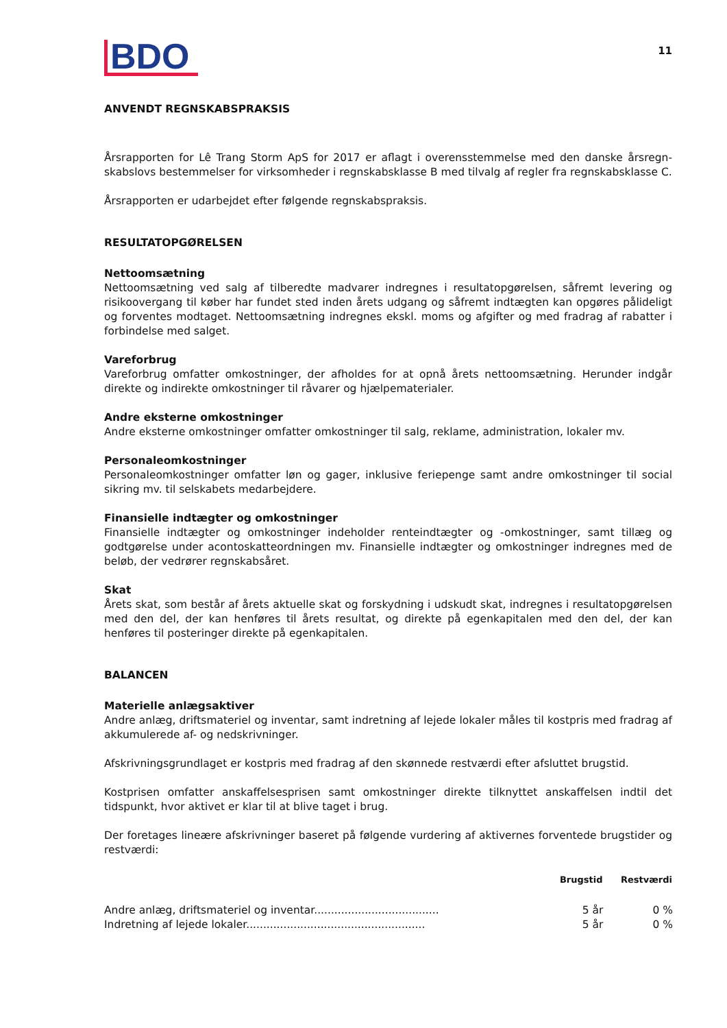BDO
11
ANVENDT REGNSKABSPRAKSIS
Årsrapporten for Lê Trang Storm ApS for 2017 er aflagt i overensstemmelse med den danske årsregn­skabslovs bestemmelser for virksomheder i regnskabsklasse B med tilvalg af regler fra regnskabsklasse C.
Årsrapporten er udarbejdet efter følgende regnskabspraksis.
RESULTATOPGØRELSEN
Nettoomsætning
Nettoomsætning ved salg af tilberedte madvarer indregnes i resultatopgørelsen, såfremt levering og risikoovergang til køber har fundet sted inden årets udgang og såfremt indtægten kan opgøres pålideligt og forventes modtaget. Nettoomsætning indregnes ekskl. moms og afgifter og med fradrag af rabatter i forbindelse med salget.
Vareforbrug
Vareforbrug omfatter omkostninger, der afholdes for at opnå årets nettoomsætning. Herunder indgår direkte og indirekte omkostninger til råvarer og hjælpematerialer.
Andre eksterne omkostninger
Andre eksterne omkostninger omfatter omkostninger til salg, reklame, administration, lokaler mv.
Personaleomkostninger
Personaleomkostninger omfatter løn og gager, inklusive feriepenge samt andre omkostninger til social sikring mv. til selskabets medarbejdere.
Finansielle indtægter og omkostninger
Finansielle indtægter og omkostninger indeholder renteindtægter og -omkostninger, samt tillæg og godtgørelse under acontoskatteordningen mv. Finansielle indtægter og omkostninger indregnes med de beløb, der vedrører regnskabsåret.
Skat
Årets skat, som består af årets aktuelle skat og forskydning i udskudt skat, indregnes i resultatop­gørelsen med den del, der kan henføres til årets resultat, og direkte på egenkapitalen med den del, der kan henføres til posteringer direkte på egenkapitalen.
BALANCEN
Materielle anlægsaktiver
Andre anlæg, driftsmateriel og inventar, samt indretning af lejede lokaler måles til kostpris med fradrag af akkumulerede af- og nedskrivninger.
Afskrivningsgrundlaget er kostpris med fradrag af den skønnede restværdi efter afsluttet brugstid.
Kostprisen omfatter anskaffelsesprisen samt omkostninger direkte tilknyttet anskaffelsen indtil det tidspunkt, hvor aktivet er klar til at blive taget i brug.
Der foretages lineære afskrivninger baseret på følgende vurdering af aktivernes forventede brugstider og restværdi:
| | Brugstid | Restværdi |
| --- | --- | --- |
| Andre anlæg, driftsmateriel og inventar..................................... | 5 år | 0 % |
| Indretning af lejede lokaler..................................................... | 5 år | 0 % |